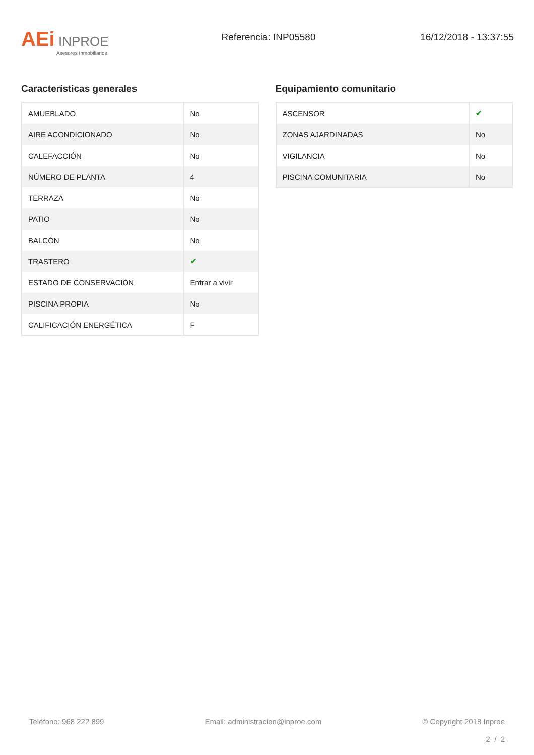AEi INPROE
Asesores Inmobiliarios
Referencia: INP05580 16/12/2018 - 13:37:55
Características generales
| AMUEBLADO | No |
| AIRE ACONDICIONADO | No |
| CALEFACCIÓN | No |
| NÚMERO DE PLANTA | 4 |
| TERRAZA | No |
| PATIO | No |
| BALCÓN | No |
| TRASTERO | ✔ |
| ESTADO DE CONSERVACIÓN | Entrar a vivir |
| PISCINA PROPIA | No |
| CALIFICACIÓN ENERGÉTICA | F |
Equipamiento comunitario
| ASCENSOR | ✔ |
| ZONAS AJARDINADAS | No |
| VIGILANCIA | No |
| PISCINA COMUNITARIA | No |
Teléfono: 968 222 899 Email: administracion@inproe.com © Copyright 2018 Inproe
2 / 2